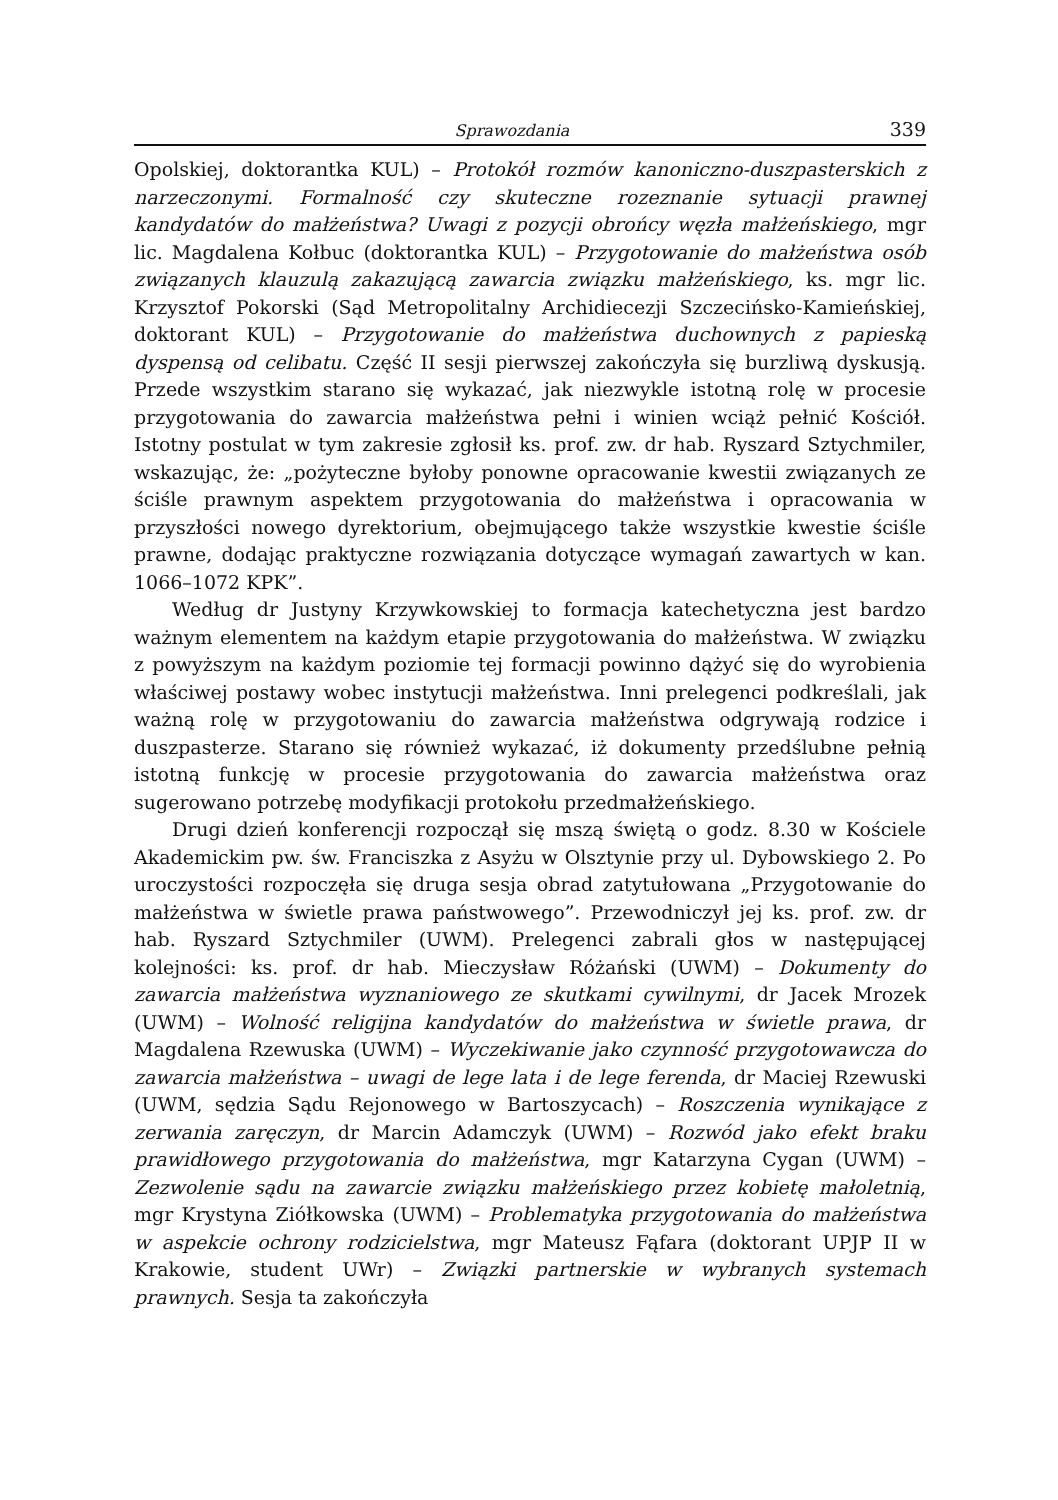Sprawozdania 339
Opolskiej, doktorantka KUL) – Protokół rozmów kanoniczno-duszpasterskich z narzeczonymi. Formalność czy skuteczne rozeznanie sytuacji prawnej kandydatów do małżeństwa? Uwagi z pozycji obrońcy węzła małżeńskiego, mgr lic. Magdalena Kołbuc (doktorantka KUL) – Przygotowanie do małżeństwa osób związanych klauzulą zakazującą zawarcia związku małżeńskiego, ks. mgr lic. Krzysztof Pokorski (Sąd Metropolitalny Archidiecezji Szczecińsko-Kamieńskiej, doktorant KUL) – Przygotowanie do małżeństwa duchownych z papieską dyspensą od celibatu. Część II sesji pierwszej zakończyła się burzliwą dyskusją. Przede wszystkim starano się wykazać, jak niezwykle istotną rolę w procesie przygotowania do zawarcia małżeństwa pełni i winien wciąż pełnić Kościół. Istotny postulat w tym zakresie zgłosił ks. prof. zw. dr hab. Ryszard Sztychmiler, wskazując, że: „pożyteczne byłoby ponowne opracowanie kwestii związanych ze ściśle prawnym aspektem przygotowania do małżeństwa i opracowania w przyszłości nowego dyrektorium, obejmującego także wszystkie kwestie ściśle prawne, dodając praktyczne rozwiązania dotyczące wymagań zawartych w kan. 1066–1072 KPK”.
Według dr Justyny Krzywkowskiej to formacja katechetyczna jest bardzo ważnym elementem na każdym etapie przygotowania do małżeństwa. W związku z powyższym na każdym poziomie tej formacji powinno dążyć się do wyrobienia właściwej postawy wobec instytucji małżeństwa. Inni prelegenci podkreślali, jak ważną rolę w przygotowaniu do zawarcia małżeństwa odgrywają rodzice i duszpasterze. Starano się również wykazać, iż dokumenty przedślubne pełnią istotną funkcję w procesie przygotowania do zawarcia małżeństwa oraz sugerowano potrzebę modyfikacji protokołu przedmałżeńskiego.
Drugi dzień konferencji rozpoczął się mszą świętą o godz. 8.30 w Kościele Akademickim pw. św. Franciszka z Asyżu w Olsztynie przy ul. Dybowskiego 2. Po uroczystości rozpoczęła się druga sesja obrad zatytułowana „Przygotowanie do małżeństwa w świetle prawa państwowego”. Przewodniczył jej ks. prof. zw. dr hab. Ryszard Sztychmiler (UWM). Prelegenci zabrali głos w następującej kolejności: ks. prof. dr hab. Mieczysław Różański (UWM) – Dokumenty do zawarcia małżeństwa wyznaniowego ze skutkami cywilnymi, dr Jacek Mrozek (UWM) – Wolność religijna kandydatów do małżeństwa w świetle prawa, dr Magdalena Rzewuska (UWM) – Wyczekiwanie jako czynność przygotowawcza do zawarcia małżeństwa – uwagi de lege lata i de lege ferenda, dr Maciej Rzewuski (UWM, sędzia Sądu Rejonowego w Bartoszycach) – Roszczenia wynikające z zerwania zaręczyn, dr Marcin Adamczyk (UWM) – Rozwód jako efekt braku prawidłowego przygotowania do małżeństwa, mgr Katarzyna Cygan (UWM) – Zezwolenie sądu na zawarcie związku małżeńskiego przez kobietę małoletnią, mgr Krystyna Ziółkowska (UWM) – Problematyka przygotowania do małżeństwa w aspekcie ochrony rodzicielstwa, mgr Mateusz Fąfara (doktorant UPJP II w Krakowie, student UWr) – Związki partnerskie w wybranych systemach prawnych. Sesja ta zakończyła